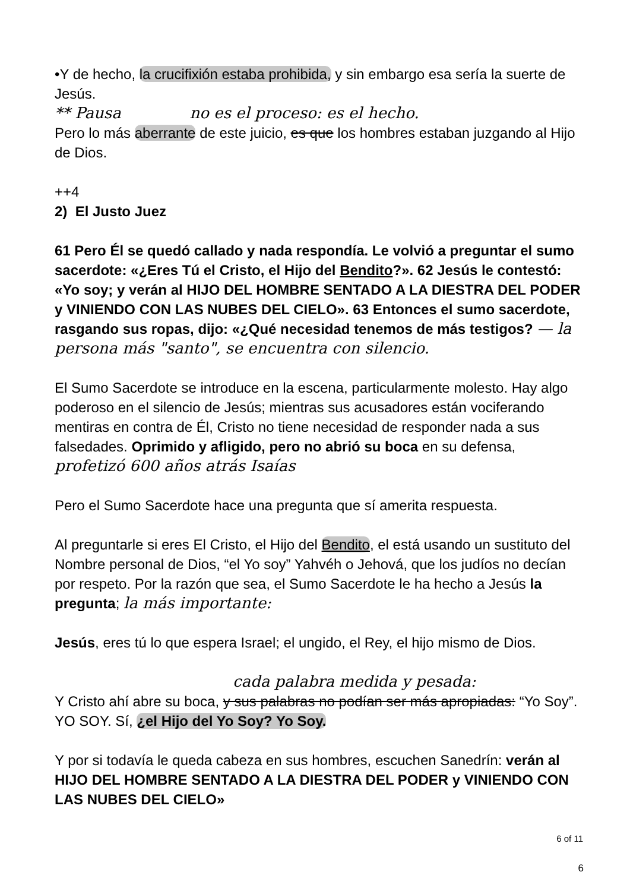•Y de hecho, la crucifixión estaba prohibida, y sin embargo esa sería la suerte de Jesús.
** Pausa no es el proceso: es el hecho.
Pero lo más aberrante de este juicio, es que los hombres estaban juzgando al Hijo de Dios.
++4
2) El Justo Juez
61 Pero Él se quedó callado y nada respondía. Le volvió a preguntar el sumo sacerdote: «¿Eres Tú el Cristo, el Hijo del Bendito?». 62 Jesús le contestó: «Yo soy; y verán al HIJO DEL HOMBRE SENTADO A LA DIESTRA DEL PODER y VINIENDO CON LAS NUBES DEL CIELO». 63 Entonces el sumo sacerdote, rasgando sus ropas, dijo: «¿Qué necesidad tenemos de más testigos? — la persona más "santo", se encuentra con silencio.
El Sumo Sacerdote se introduce en la escena, particularmente molesto. Hay algo poderoso en el silencio de Jesús; mientras sus acusadores están vociferando mentiras en contra de Él, Cristo no tiene necesidad de responder nada a sus falsedades. Oprimido y afligido, pero no abrió su boca en su defensa, profetizó 600 años atrás Isaías
Pero el Sumo Sacerdote hace una pregunta que sí amerita respuesta.
Al preguntarle si eres El Cristo, el Hijo del Bendito, el está usando un sustituto del Nombre personal de Dios, “el Yo soy” Yahvéh o Jehová, que los judíos no decían por respeto. Por la razón que sea, el Sumo Sacerdote le ha hecho a Jesús la pregunta; la más importante:
Jesús, eres tú lo que espera Israel; el ungido, el Rey, el hijo mismo de Dios.
cada palabra medida y pesada:
Y Cristo ahí abre su boca, y sus palabras no podían ser más apropiadas: “Yo Soy”. YO SOY. Sí, ¿el Hijo del Yo Soy? Yo Soy.
Y por si todavía le queda cabeza en sus hombres, escuchen Sanedrín: verán al HIJO DEL HOMBRE SENTADO A LA DIESTRA DEL PODER y VINIENDO CON LAS NUBES DEL CIELO»
6 of 11
6